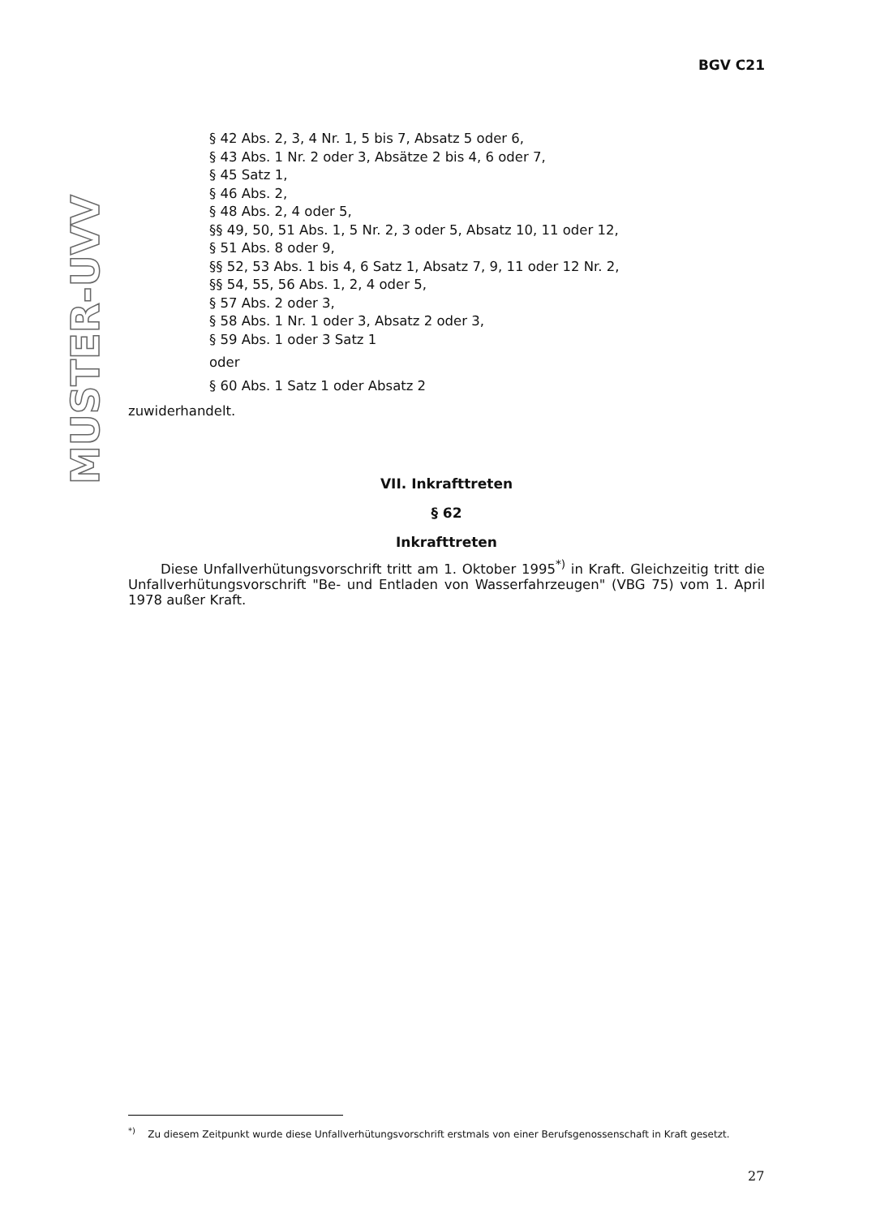BGV C21
MUSTER-UVV
§ 42 Abs. 2, 3, 4 Nr. 1, 5 bis 7, Absatz 5 oder 6,
§ 43 Abs. 1 Nr. 2 oder 3, Absätze 2 bis 4, 6 oder 7,
§ 45 Satz 1,
§ 46 Abs. 2,
§ 48 Abs. 2, 4 oder 5,
§§ 49, 50, 51 Abs. 1, 5 Nr. 2, 3 oder 5, Absatz 10, 11 oder 12,
§ 51 Abs. 8 oder 9,
§§ 52, 53 Abs. 1 bis 4, 6 Satz 1, Absatz 7, 9, 11 oder 12 Nr. 2,
§§ 54, 55, 56 Abs. 1, 2, 4 oder 5,
§ 57 Abs. 2 oder 3,
§ 58 Abs. 1 Nr. 1 oder 3, Absatz 2 oder 3,
§ 59 Abs. 1 oder 3 Satz 1
oder
§ 60 Abs. 1 Satz 1 oder Absatz 2
zuwiderhandelt.
VII. Inkrafttreten
§ 62
Inkrafttreten
Diese Unfallverhütungsvorschrift tritt am 1. Oktober 1995<sup>*)</sup> in Kraft. Gleichzeitig tritt die Unfallverhütungsvorschrift "Be- und Entladen von Wasserfahrzeugen" (VBG 75) vom 1. April 1978 außer Kraft.
<sup>*)</sup> Zu diesem Zeitpunkt wurde diese Unfallverhütungsvorschrift erstmals von einer Berufsgenossenschaft in Kraft gesetzt.
27